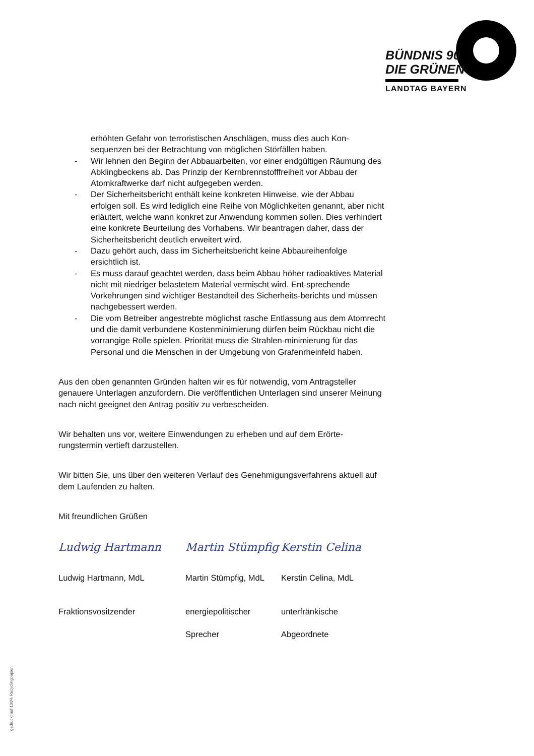BÜNDNIS 90
DIE GRÜNEN
LANDTAG BAYERN
erhöhten Gefahr von terroristischen Anschlägen, muss dies auch Kon-sequenzen bei der Betrachtung von möglichen Störfällen haben.
- Wir lehnen den Beginn der Abbauarbeiten, vor einer endgültigen Räumung des Abklingbeckens ab. Das Prinzip der Kernbrennstofffreiheit vor Abbau der Atomkraftwerke darf nicht aufgegeben werden.
- Der Sicherheitsbericht enthält keine konkreten Hinweise, wie der Abbau erfolgen soll. Es wird lediglich eine Reihe von Möglichkeiten genannt, aber nicht erläutert, welche wann konkret zur Anwendung kommen sollen. Dies verhindert eine konkrete Beurteilung des Vorhabens. Wir beantragen daher, dass der Sicherheitsbericht deutlich erweitert wird.
- Dazu gehört auch, dass im Sicherheitsbericht keine Abbaureihenfolge ersichtlich ist.
- Es muss darauf geachtet werden, dass beim Abbau höher radioaktives Material nicht mit niedriger belastetem Material vermischt wird. Ent-sprechende Vorkehrungen sind wichtiger Bestandteil des Sicherheits-berichts und müssen nachgebessert werden.
- Die vom Betreiber angestrebte möglichst rasche Entlassung aus dem Atomrecht und die damit verbundene Kostenminimierung dürfen beim Rückbau nicht die vorrangige Rolle spielen. Priorität muss die Strahlen-minimierung für das Personal und die Menschen in der Umgebung von Grafenrheinfeld haben.
Aus den oben genannten Gründen halten wir es für notwendig, vom Antragsteller genauere Unterlagen anzufordern. Die veröffentlichen Unterlagen sind unserer Meinung nach nicht geeignet den Antrag positiv zu verbescheiden.
Wir behalten uns vor, weitere Einwendungen zu erheben und auf dem Erörte-rungstermin vertieft darzustellen.
Wir bitten Sie, uns über den weiteren Verlauf des Genehmigungsverfahrens aktuell auf dem Laufenden zu halten.
Mit freundlichen Grüßen
Ludwig Hartmann
Ludwig Hartmann, MdL
Fraktionsvositzender
Martin Stümpfig
Martin Stümpfig, MdL
energiepolitischer
Sprecher
Kerstin Celina
Kerstin Celina, MdL
unterfränkische
Abgeordnete
gedruckt auf 100% Recyclingpapier